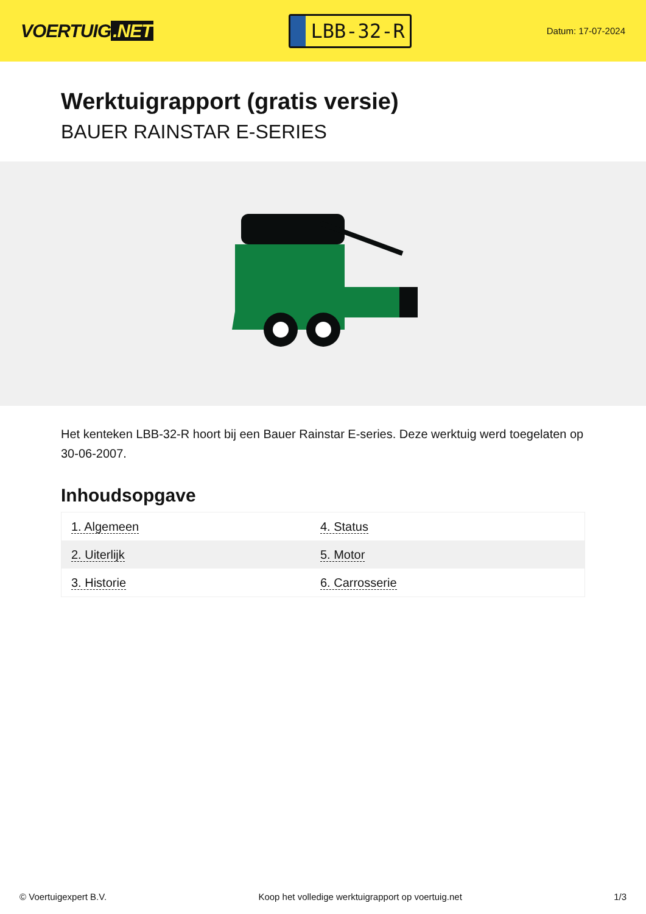VOERTUIG.NET
LBB-32-R
Datum: 17-07-2024
Werktuigrapport (gratis versie)
BAUER RAINSTAR E-SERIES
Het kenteken LBB-32-R hoort bij een Bauer Rainstar E-series. Deze werktuig werd toegelaten op 30-06-2007.
Inhoudsopgave
| 1. Algemeen | 4. Status |
| 2. Uiterlijk | 5. Motor |
| 3. Historie | 6. Carrosserie |
© Voertuigexpert B.V. Koop het volledige werktuigrapport op voertuig.net 1/3